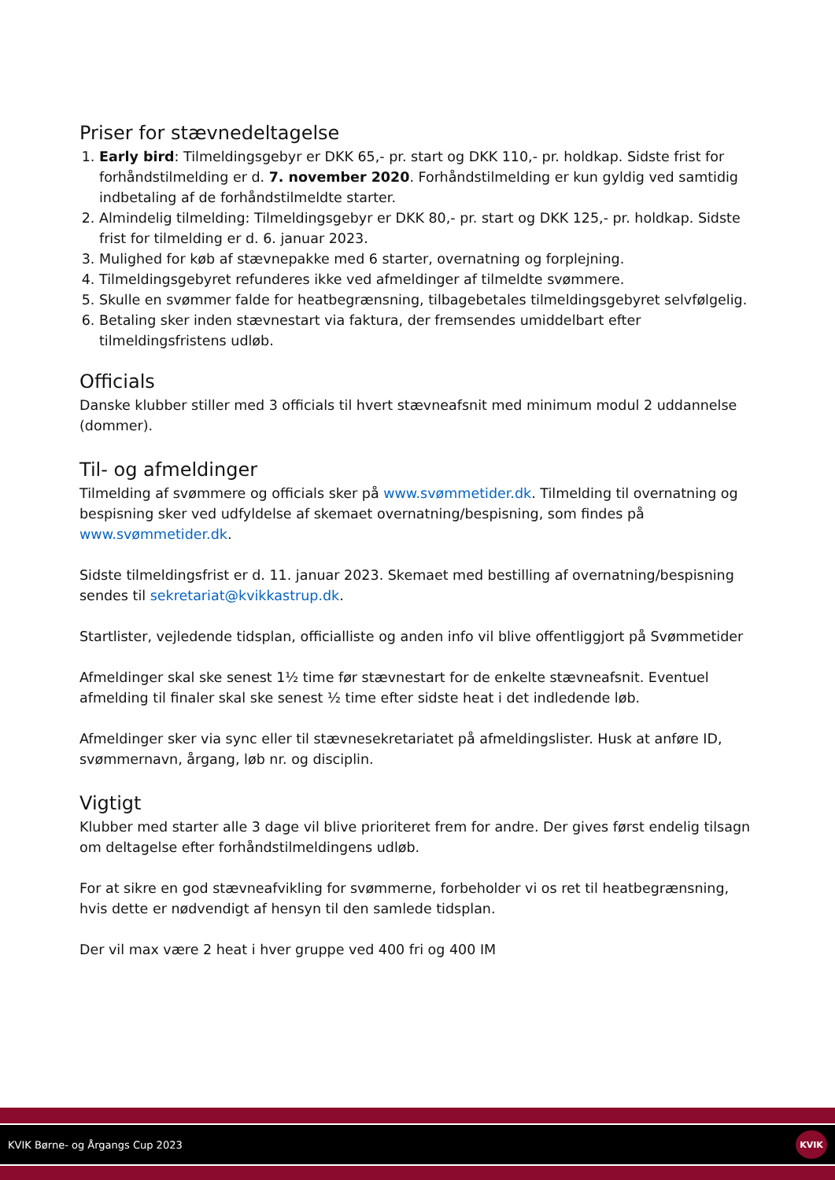Priser for stævnedeltagelse
1. Early bird: Tilmeldingsgebyr er DKK 65,- pr. start og DKK 110,- pr. holdkap. Sidste frist for forhåndstilmelding er d. 7. november 2020. Forhåndstilmelding er kun gyldig ved samtidig indbetaling af de forhåndstilmeldte starter.
2. Almindelig tilmelding: Tilmeldingsgebyr er DKK 80,- pr. start og DKK 125,- pr. holdkap. Sidste frist for tilmelding er d. 6. januar 2023.
3. Mulighed for køb af stævnepakke med 6 starter, overnatning og forplejning.
4. Tilmeldingsgebyret refunderes ikke ved afmeldinger af tilmeldte svømmere.
5. Skulle en svømmer falde for heatbegrænsning, tilbagebetales tilmeldingsgebyret selvfølgelig.
6. Betaling sker inden stævnestart via faktura, der fremsendes umiddelbart efter tilmeldingsfristens udløb.
Officials
Danske klubber stiller med 3 officials til hvert stævneafsnit med minimum modul 2 uddannelse (dommer).
Til- og afmeldinger
Tilmelding af svømmere og officials sker på www.svømmetider.dk. Tilmelding til overnatning og bespisning sker ved udfyldelse af skemaet overnatning/bespisning, som findes på www.svømmetider.dk.
Sidste tilmeldingsfrist er d. 11. januar 2023. Skemaet med bestilling af overnatning/bespisning sendes til sekretariat@kvikkastrup.dk.
Startlister, vejledende tidsplan, officialliste og anden info vil blive offentliggjort på Svømmetider
Afmeldinger skal ske senest 1½ time før stævnestart for de enkelte stævneafsnit. Eventuel afmelding til finaler skal ske senest ½ time efter sidste heat i det indledende løb.
Afmeldinger sker via sync eller til stævnesekretariatet på afmeldingslister. Husk at anføre ID, svømmernavn, årgang, løb nr. og disciplin.
Vigtigt
Klubber med starter alle 3 dage vil blive prioriteret frem for andre. Der gives først endelig tilsagn om deltagelse efter forhåndstilmeldingens udløb.
For at sikre en god stævneafvikling for svømmerne, forbeholder vi os ret til heatbegrænsning, hvis dette er nødvendigt af hensyn til den samlede tidsplan.
Der vil max være 2 heat i hver gruppe ved 400 fri og 400 IM
KVIK Børne- og Årgangs Cup 2023 KVIK